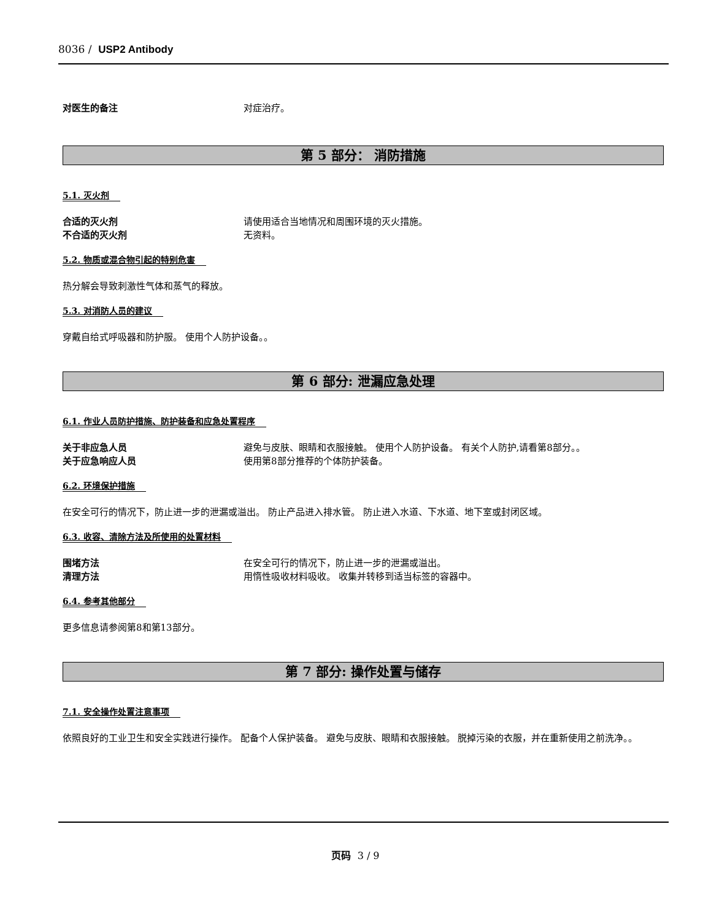8036 / USP2 Antibody
对医生的备注 对症治疗。
第 5 部分： 消防措施
5.1. 灭火剂
合适的灭火剂 请使用适合当地情况和周围环境的灭火措施。
不合适的灭火剂 无资料。
5.2. 物质或混合物引起的特别危害
热分解会导致刺激性气体和蒸气的释放。
5.3. 对消防人员的建议
穿戴自给式呼吸器和防护服。 使用个人防护设备。。
第 6 部分: 泄漏应急处理
6.1. 作业人员防护措施、防护装备和应急处置程序
关于非应急人员 避免与皮肤、眼睛和衣服接触。 使用个人防护设备。 有关个人防护,请看第8部分。。
关于应急响应人员 使用第8部分推荐的个体防护装备。
6.2. 环境保护措施
在安全可行的情况下，防止进一步的泄漏或溢出。 防止产品进入排水管。 防止进入水道、下水道、地下室或封闭区域。
6.3. 收容、清除方法及所使用的处置材料
围堵方法 在安全可行的情况下，防止进一步的泄漏或溢出。
清理方法 用惰性吸收材料吸收。 收集并转移到适当标签的容器中。
6.4. 参考其他部分
更多信息请参阅第8和第13部分。
第 7 部分: 操作处置与储存
7.1. 安全操作处置注意事项
依照良好的工业卫生和安全实践进行操作。 配备个人保护装备。 避免与皮肤、眼睛和衣服接触。 脱掉污染的衣服，并在重新使用之前洗净。。
页码 3 / 9